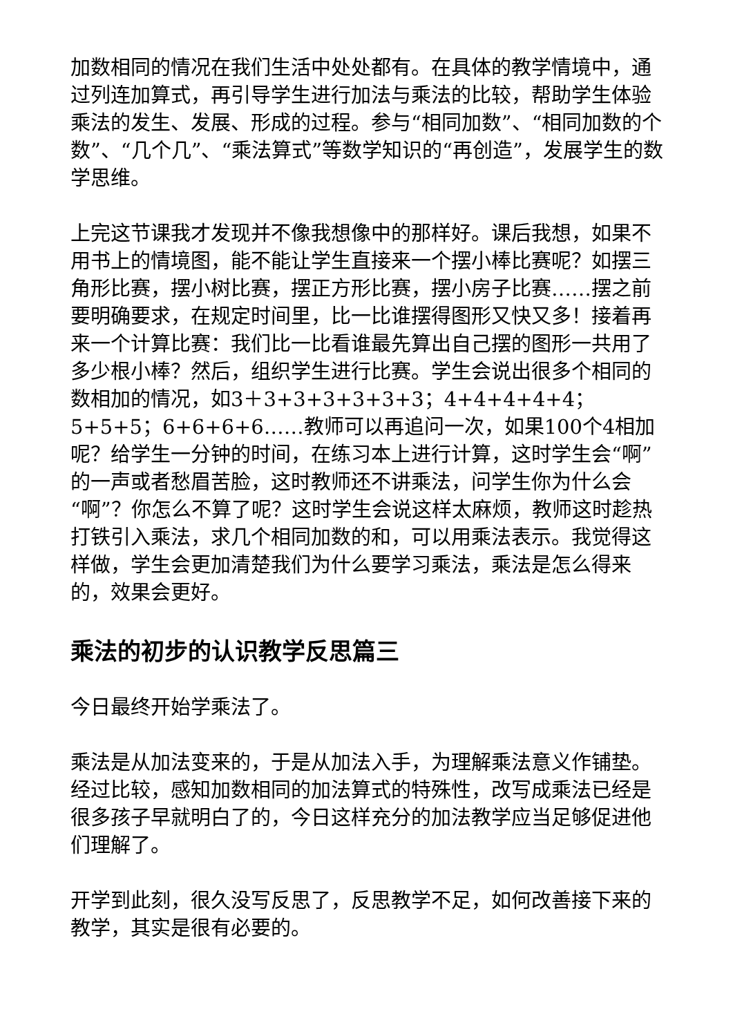加数相同的情况在我们生活中处处都有。在具体的教学情境中，通过列连加算式，再引导学生进行加法与乘法的比较，帮助学生体验乘法的发生、发展、形成的过程。参与“相同加数”、“相同加数的个数”、“几个几”、“乘法算式”等数学知识的“再创造”，发展学生的数学思维。
上完这节课我才发现并不像我想像中的那样好。课后我想，如果不用书上的情境图，能不能让学生直接来一个摆小棒比赛呢？如摆三角形比赛，摆小树比赛，摆正方形比赛，摆小房子比赛……摆之前要明确要求，在规定时间里，比一比谁摆得图形又快又多！接着再来一个计算比赛：我们比一比看谁最先算出自己摆的图形一共用了多少根小棒？然后，组织学生进行比赛。学生会说出很多个相同的数相加的情况，如3＋3+3+3+3+3+3；4+4+4+4+4；5+5+5；6+6+6+6……教师可以再追问一次，如果100个4相加呢？给学生一分钟的时间，在练习本上进行计算，这时学生会“啊”的一声或者愁眉苦脸，这时教师还不讲乘法，问学生你为什么会“啊”？你怎么不算了呢？这时学生会说这样太麻烦，教师这时趁热打铁引入乘法，求几个相同加数的和，可以用乘法表示。我觉得这样做，学生会更加清楚我们为什么要学习乘法，乘法是怎么得来的，效果会更好。
乘法的初步的认识教学反思篇三
今日最终开始学乘法了。
乘法是从加法变来的，于是从加法入手，为理解乘法意义作铺垫。经过比较，感知加数相同的加法算式的特殊性，改写成乘法已经是很多孩子早就明白了的，今日这样充分的加法教学应当足够促进他们理解了。
开学到此刻，很久没写反思了，反思教学不足，如何改善接下来的教学，其实是很有必要的。